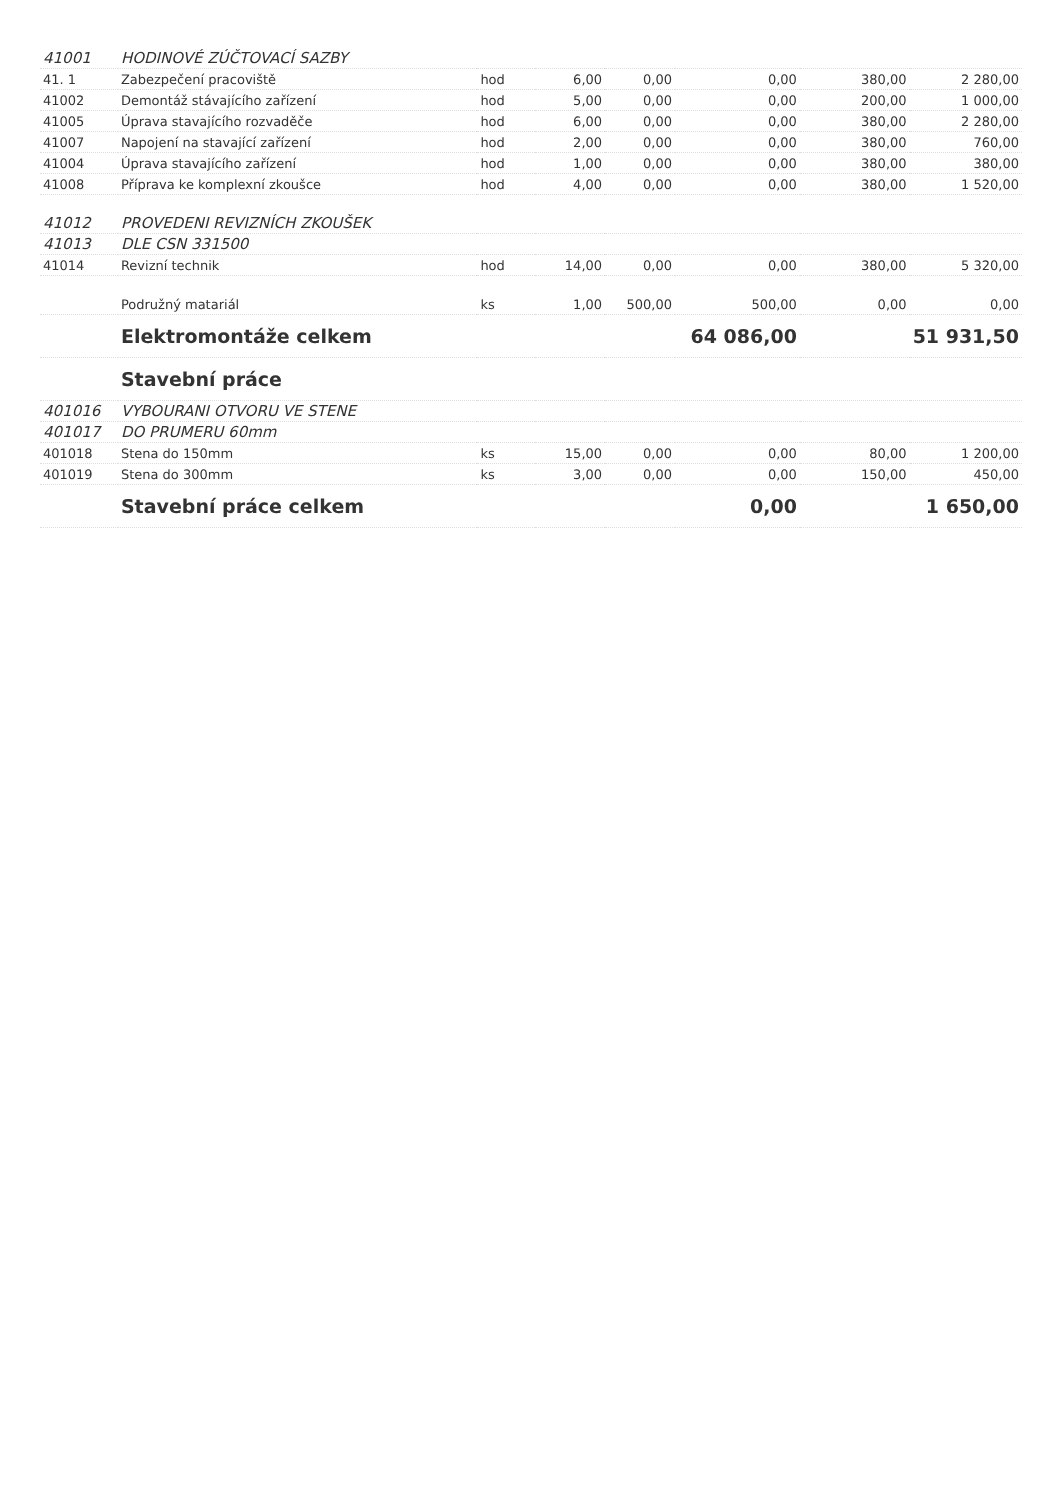| 41001 | HODINOVÉ ZÚČTOVACÍ SAZBY | | | | | | |
| 41. 1 | Zabezpečení pracoviště | hod | 6,00 | 0,00 | 0,00 | 380,00 | 2 280,00 |
| 41002 | Demontáž stávajícího zařízení | hod | 5,00 | 0,00 | 0,00 | 200,00 | 1 000,00 |
| 41005 | Úprava stavajícího rozvaděče | hod | 6,00 | 0,00 | 0,00 | 380,00 | 2 280,00 |
| 41007 | Napojení na stavající zařízení | hod | 2,00 | 0,00 | 0,00 | 380,00 | 760,00 |
| 41004 | Úprava stavajícího zařízení | hod | 1,00 | 0,00 | 0,00 | 380,00 | 380,00 |
| 41008 | Příprava ke komplexní zkoušce | hod | 4,00 | 0,00 | 0,00 | 380,00 | 1 520,00 |
| 41012 | PROVEDENI REVIZNÍCH ZKOUŠEK | | | | | | |
| 41013 | DLE CSN 331500 | | | | | | |
| 41014 | Revizní technik | hod | 14,00 | 0,00 | 0,00 | 380,00 | 5 320,00 |
| | Podružný matariál | ks | 1,00 | 500,00 | 500,00 | 0,00 | 0,00 |
| | Elektromontáže celkem | | | | 64 086,00 | | 51 931,50 |
| | Stavební práce | | | | | | |
| 401016 | VYBOURANI OTVORU VE STENE | | | | | | |
| 401017 | DO PRUMERU 60mm | | | | | | |
| 401018 | Stena do 150mm | ks | 15,00 | 0,00 | 0,00 | 80,00 | 1 200,00 |
| 401019 | Stena do 300mm | ks | 3,00 | 0,00 | 0,00 | 150,00 | 450,00 |
| | Stavební práce celkem | | | | 0,00 | | 1 650,00 |